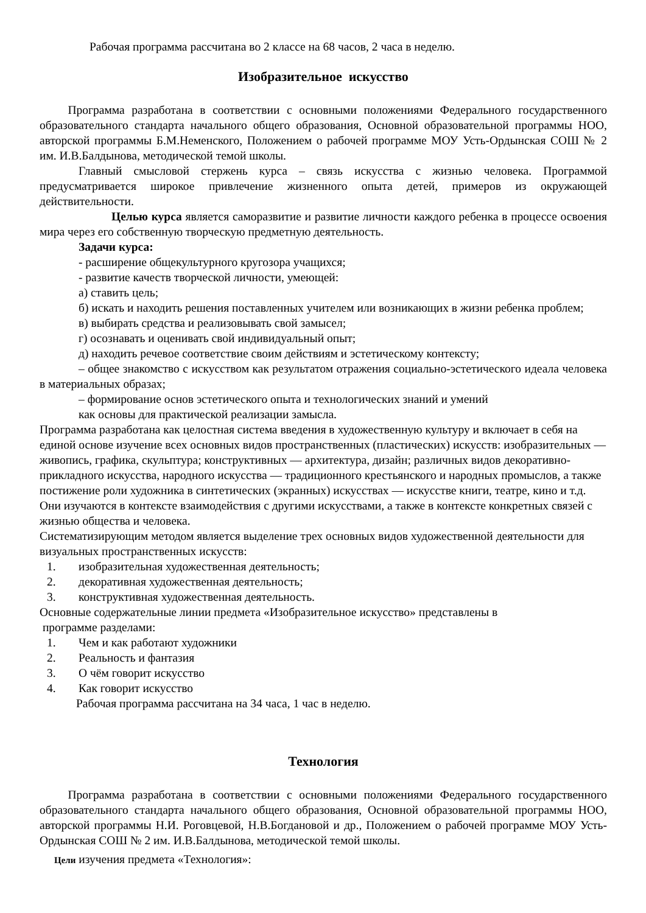Рабочая программа рассчитана во 2 классе на 68 часов, 2 часа в неделю.
Изобразительное искусство
Программа разработана в соответствии с основными положениями Федерального государственного образовательного стандарта начального общего образования, Основной образовательной программы НОО, авторской программы Б.М.Неменского, Положением о рабочей программе МОУ Усть-Ордынская СОШ № 2 им. И.В.Балдынова, методической темой школы.
Главный смысловой стержень курса – связь искусства с жизнью человека. Программой предусматривается широкое привлечение жизненного опыта детей, примеров из окружающей действительности.
Целью курса является саморазвитие и развитие личности каждого ребенка в процессе освоения мира через его собственную творческую предметную деятельность.
Задачи курса:
- расширение общекультурного кругозора учащихся;
- развитие качеств творческой личности, умеющей:
а) ставить цель;
б) искать и находить решения поставленных учителем или возникающих в жизни ребенка проблем;
в) выбирать средства и реализовывать свой замысел;
г) осознавать и оценивать свой индивидуальный опыт;
д) находить речевое соответствие своим действиям и эстетическому контексту;
– общее знакомство с искусством как результатом отражения социально-эстетического идеала человека в материальных образах;
– формирование основ эстетического опыта и технологических знаний и умений
как основы для практической реализации замысла.
Программа разработана как целостная система введения в художественную культуру и включает в себя на единой основе изучение всех основных видов пространственных (пластических) искусств: изобразительных — живопись, графика, скульптура; конструктивных — архитектура, дизайн; различных видов декоративно-прикладного искусства, народного искусства — традиционного крестьянского и народных промыслов, а также постижение роли художника в синтетических (экранных) искусствах — искусстве книги, театре, кино и т.д. Они изучаются в контексте взаимодействия с другими искусствами, а также в контексте конкретных связей с жизнью общества и человека.
Систематизирующим методом является выделение трех основных видов художественной деятельности для визуальных пространственных искусств:
1. изобразительная художественная деятельность;
2. декоративная художественная деятельность;
3. конструктивная художественная деятельность.
Основные содержательные линии предмета «Изобразительное искусство» представлены в
программе разделами:
1. Чем и как работают художники
2. Реальность и фантазия
3. О чём говорит искусство
4. Как говорит искусство
Рабочая программа рассчитана на 34 часа, 1 час в неделю.
Технология
Программа разработана в соответствии с основными положениями Федерального государственного образовательного стандарта начального общего образования, Основной образовательной программы НОО, авторской программы Н.И. Роговцевой, Н.В.Богдановой и др., Положением о рабочей программе МОУ Усть-Ордынская СОШ № 2 им. И.В.Балдынова, методической темой школы.
Цели изучения предмета «Технология»: